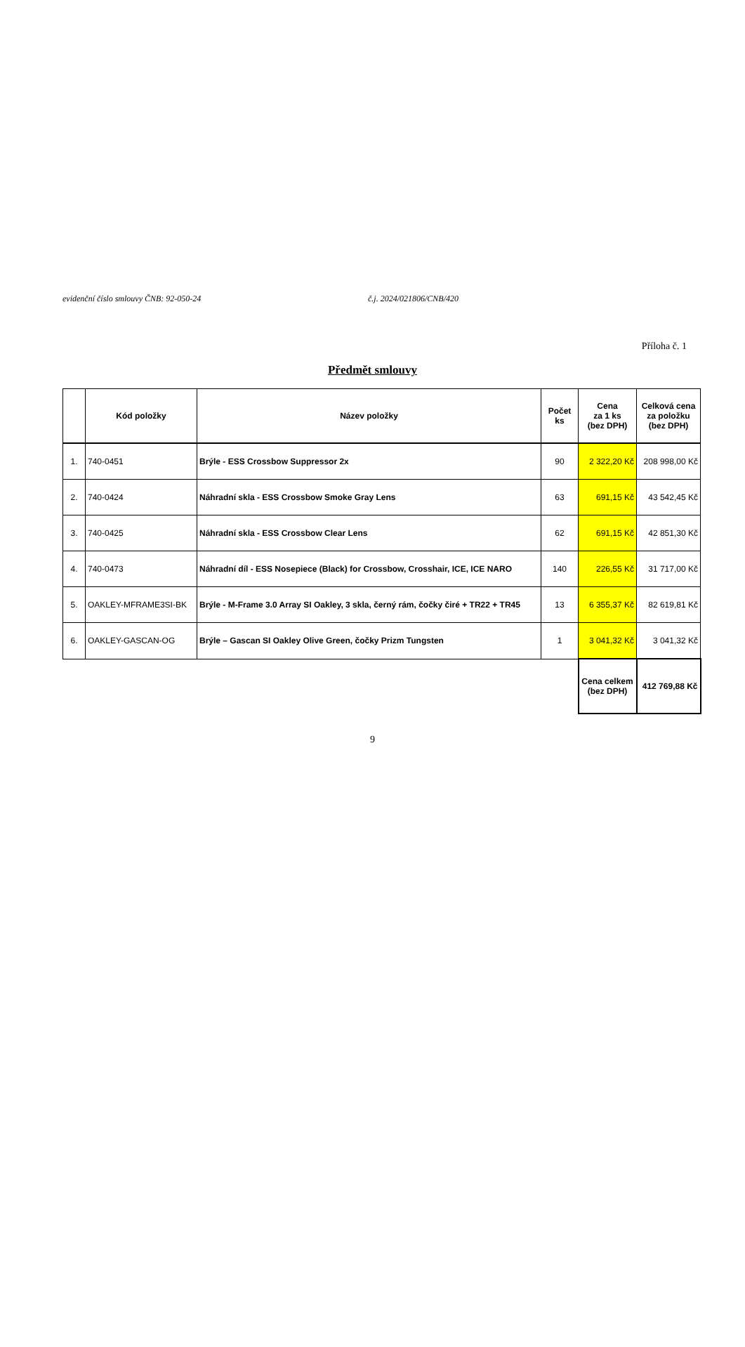evidenční číslo smlouvy ČNB: 92-050-24 č.j. 2024/021806/CNB/420
Příloha č. 1
Předmět smlouvy
| | Kód položky | Název položky | Počet ks | Cena za 1 ks (bez DPH) | Celková cena za položku (bez DPH) |
| --- | --- | --- | --- | --- | --- |
| 1. | 740-0451 | Brýle - ESS Crossbow Suppressor 2x | 90 | 2 322,20 Kč | 208 998,00 Kč |
| 2. | 740-0424 | Náhradní skla - ESS Crossbow Smoke Gray Lens | 63 | 691,15 Kč | 43 542,45 Kč |
| 3. | 740-0425 | Náhradní skla - ESS Crossbow Clear Lens | 62 | 691,15 Kč | 42 851,30 Kč |
| 4. | 740-0473 | Náhradní díl - ESS Nosepiece (Black) for Crossbow, Crosshair, ICE, ICE NARO | 140 | 226,55 Kč | 31 717,00 Kč |
| 5. | OAKLEY-MFRAME3SI-BK | Brýle - M-Frame 3.0 Array SI Oakley, 3 skla, černý rám, čočky čiré + TR22 + TR45 | 13 | 6 355,37 Kč | 82 619,81 Kč |
| 6. | OAKLEY-GASCAN-OG | Brýle – Gascan SI Oakley Olive Green, čočky Prizm Tungsten | 1 | 3 041,32 Kč | 3 041,32 Kč |
| | | | | Cena celkem (bez DPH) | 412 769,88 Kč |
9